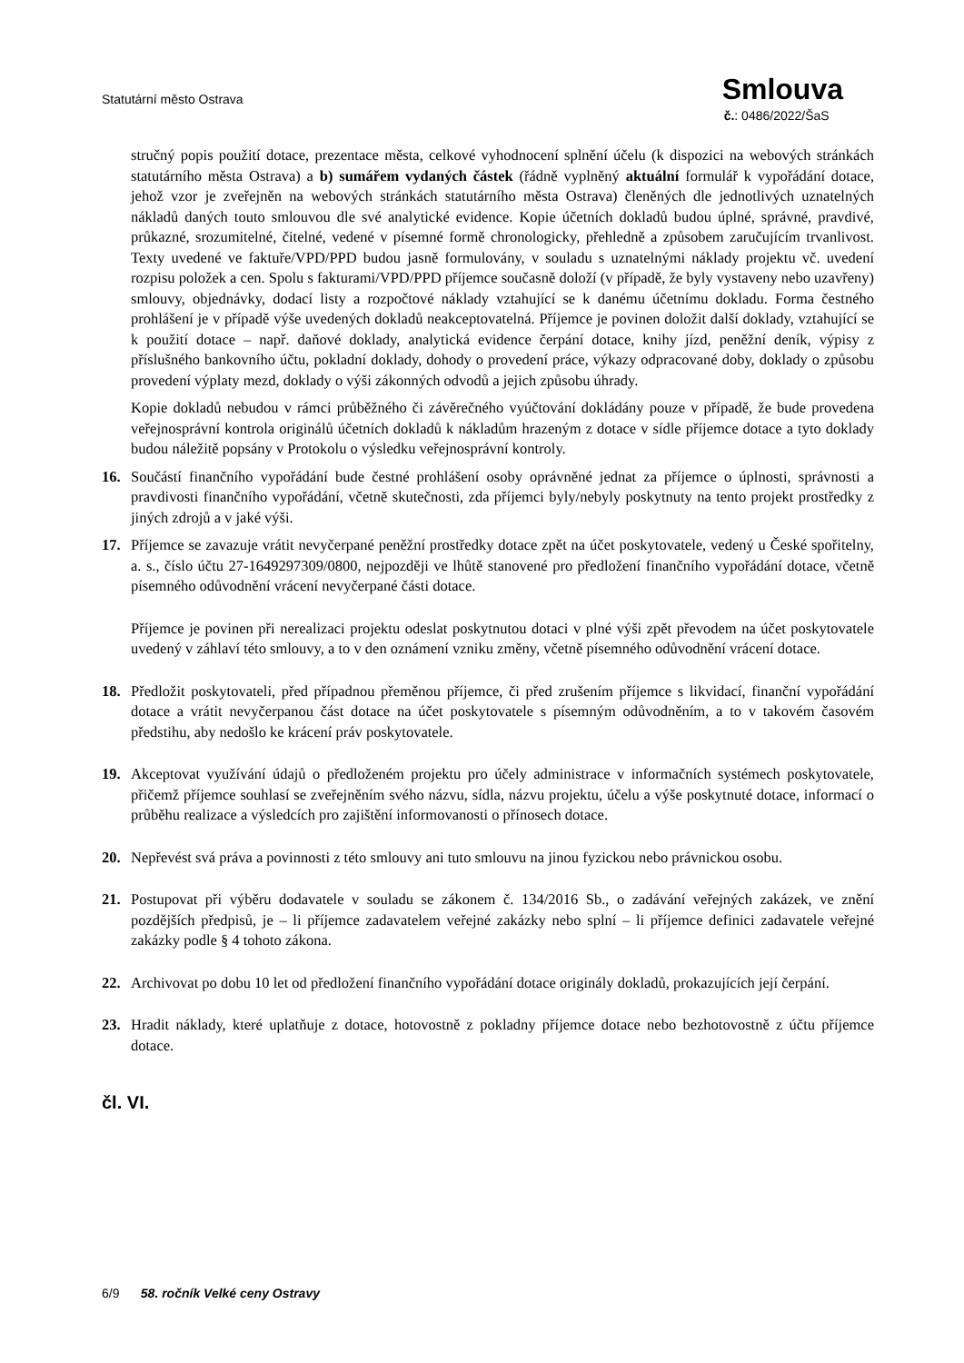Statutární město Ostrava
Smlouva
č.: 0486/2022/ŠaS
stručný popis použití dotace, prezentace města, celkové vyhodnocení splnění účelu (k dispozici na webových stránkách statutárního města Ostrava) a b) sumářem vydaných částek (řádně vyplněný aktuální formulář k vypořádání dotace, jehož vzor je zveřejněn na webových stránkách statutárního města Ostrava) členěných dle jednotlivých uznatelných nákladů daných touto smlouvou dle své analytické evidence. Kopie účetních dokladů budou úplné, správné, pravdivé, průkazné, srozumitelné, čitelné, vedené v písemné formě chronologicky, přehledně a způsobem zaručujícím trvanlivost. Texty uvedené ve faktuře/VPD/PPD budou jasně formulovány, v souladu s uznatelnými náklady projektu vč. uvedení rozpisu položek a cen. Spolu s fakturami/VPD/PPD příjemce současně doloží (v případě, že byly vystaveny nebo uzavřeny) smlouvy, objednávky, dodací listy a rozpočtové náklady vztahující se k danému účetnímu dokladu. Forma čestného prohlášení je v případě výše uvedených dokladů neakceptovatelná. Příjemce je povinen doložit další doklady, vztahující se k použití dotace – např. daňové doklady, analytická evidence čerpání dotace, knihy jízd, peněžní deník, výpisy z příslušného bankovního účtu, pokladní doklady, dohody o provedení práce, výkazy odpracované doby, doklady o způsobu provedení výplaty mezd, doklady o výši zákonných odvodů a jejich způsobu úhrady.
Kopie dokladů nebudou v rámci průběžného či závěrečného vyúčtování dokládány pouze v případě, že bude provedena veřejnosprávní kontrola originálů účetních dokladů k nákladům hrazeným z dotace v sídle příjemce dotace a tyto doklady budou náležitě popsány v Protokolu o výsledku veřejnosprávní kontroly.
16. Součástí finančního vypořádání bude čestné prohlášení osoby oprávněné jednat za příjemce o úplnosti, správnosti a pravdivosti finančního vypořádání, včetně skutečnosti, zda příjemci byly/nebyly poskytnuty na tento projekt prostředky z jiných zdrojů a v jaké výši.
17. Příjemce se zavazuje vrátit nevyčerpané peněžní prostředky dotace zpět na účet poskytovatele, vedený u České spořitelny, a. s., číslo účtu 27-1649297309/0800, nejpozději ve lhůtě stanovené pro předložení finančního vypořádání dotace, včetně písemného odůvodnění vrácení nevyčerpané části dotace.
Příjemce je povinen při nerealizaci projektu odeslat poskytnutou dotaci v plné výši zpět převodem na účet poskytovatele uvedený v záhlaví této smlouvy, a to v den oznámení vzniku změny, včetně písemného odůvodnění vrácení dotace.
18. Předložit poskytovateli, před případnou přeměnou příjemce, či před zrušením příjemce s likvidací, finanční vypořádání dotace a vrátit nevyčerpanou část dotace na účet poskytovatele s písemným odůvodněním, a to v takovém časovém předstihu, aby nedošlo ke krácení práv poskytovatele.
19. Akceptovat využívání údajů o předloženém projektu pro účely administrace v informačních systémech poskytovatele, přičemž příjemce souhlasí se zveřejněním svého názvu, sídla, názvu projektu, účelu a výše poskytnuté dotace, informací o průběhu realizace a výsledcích pro zajištění informovanosti o přínosech dotace.
20. Nepřevést svá práva a povinnosti z této smlouvy ani tuto smlouvu na jinou fyzickou nebo právnickou osobu.
21. Postupovat při výběru dodavatele v souladu se zákonem č. 134/2016 Sb., o zadávání veřejných zakázek, ve znění pozdějších předpisů, je – li příjemce zadavatelem veřejné zakázky nebo splní – li příjemce definici zadavatele veřejné zakázky podle § 4 tohoto zákona.
22. Archivovat po dobu 10 let od předložení finančního vypořádání dotace originály dokladů, prokazujících její čerpání.
23. Hradit náklady, které uplatňuje z dotace, hotovostně z pokladny příjemce dotace nebo bezhotovostně z účtu příjemce dotace.
čl. VI.
6/9 58. ročník Velké ceny Ostravy